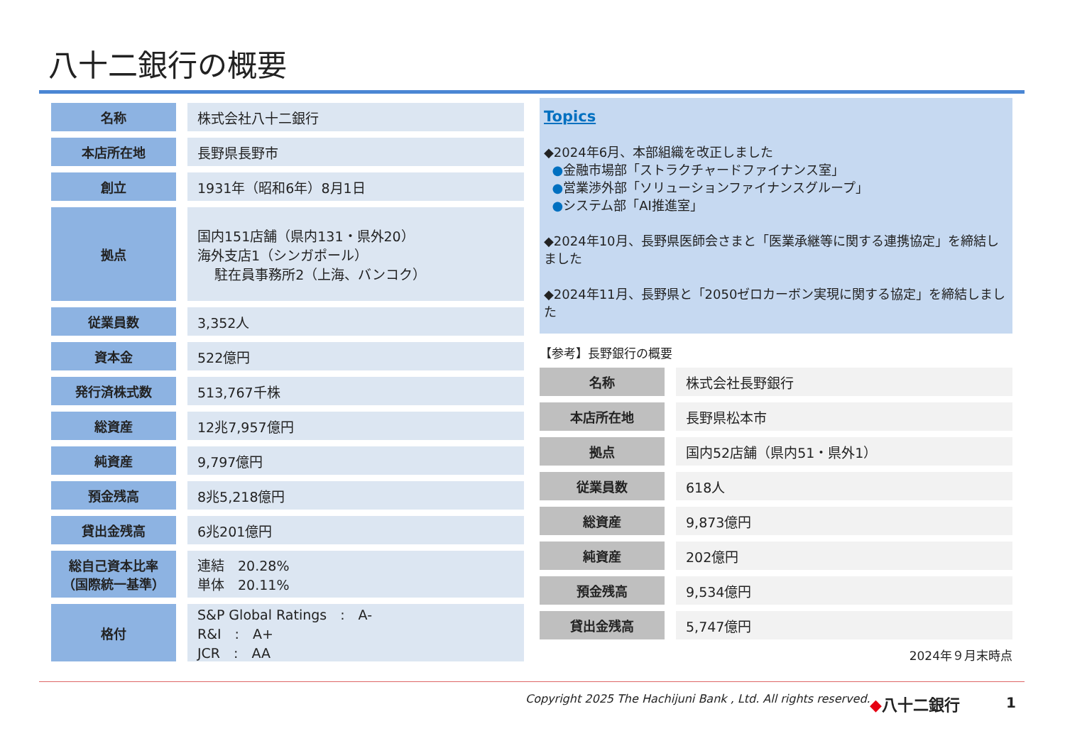八十二銀行の概要
| 名称 | 株式会社八十二銀行 |
| 本店所在地 | 長野県長野市 |
| 創立 | 1931年（昭和6年）8月1日 |
| 拠点 | 国内151店舗（県内131・県外20） 海外支店1（シンガポール） 駐在員事務所2（上海、バンコク） |
| 従業員数 | 3,352人 |
| 資本金 | 522億円 |
| 発行済株式数 | 513,767千株 |
| 総資産 | 12兆7,957億円 |
| 純資産 | 9,797億円 |
| 預金残高 | 8兆5,218億円 |
| 貸出金残高 | 6兆201億円 |
| 総自己資本比率 （国際統一基準） | 連結 20.28% 単体 20.11% |
| 格付 | S&P Global Ratings : A- R&I : A+ JCR : AA |
Topics
◆2024年6月、本部組織を改正しました
●金融市場部「ストラクチャードファイナンス室」
●営業渉外部「ソリューションファイナンスグループ」
●システム部「AI推進室」
◆2024年10月、長野県医師会さまと「医業承継等に関する連携協定」を締結しました
◆2024年11月、長野県と「2050ゼロカーボン実現に関する協定」を締結しました
【参考】長野銀行の概要
| 名称 | 株式会社長野銀行 |
| 本店所在地 | 長野県松本市 |
| 拠点 | 国内52店舗（県内51・県外1） |
| 従業員数 | 618人 |
| 総資産 | 9,873億円 |
| 純資産 | 202億円 |
| 預金残高 | 9,534億円 |
| 貸出金残高 | 5,747億円 |
2024年９月末時点
Copyright 2025 The Hachijuni Bank , Ltd. All rights reserved.
◆八十二銀行 1